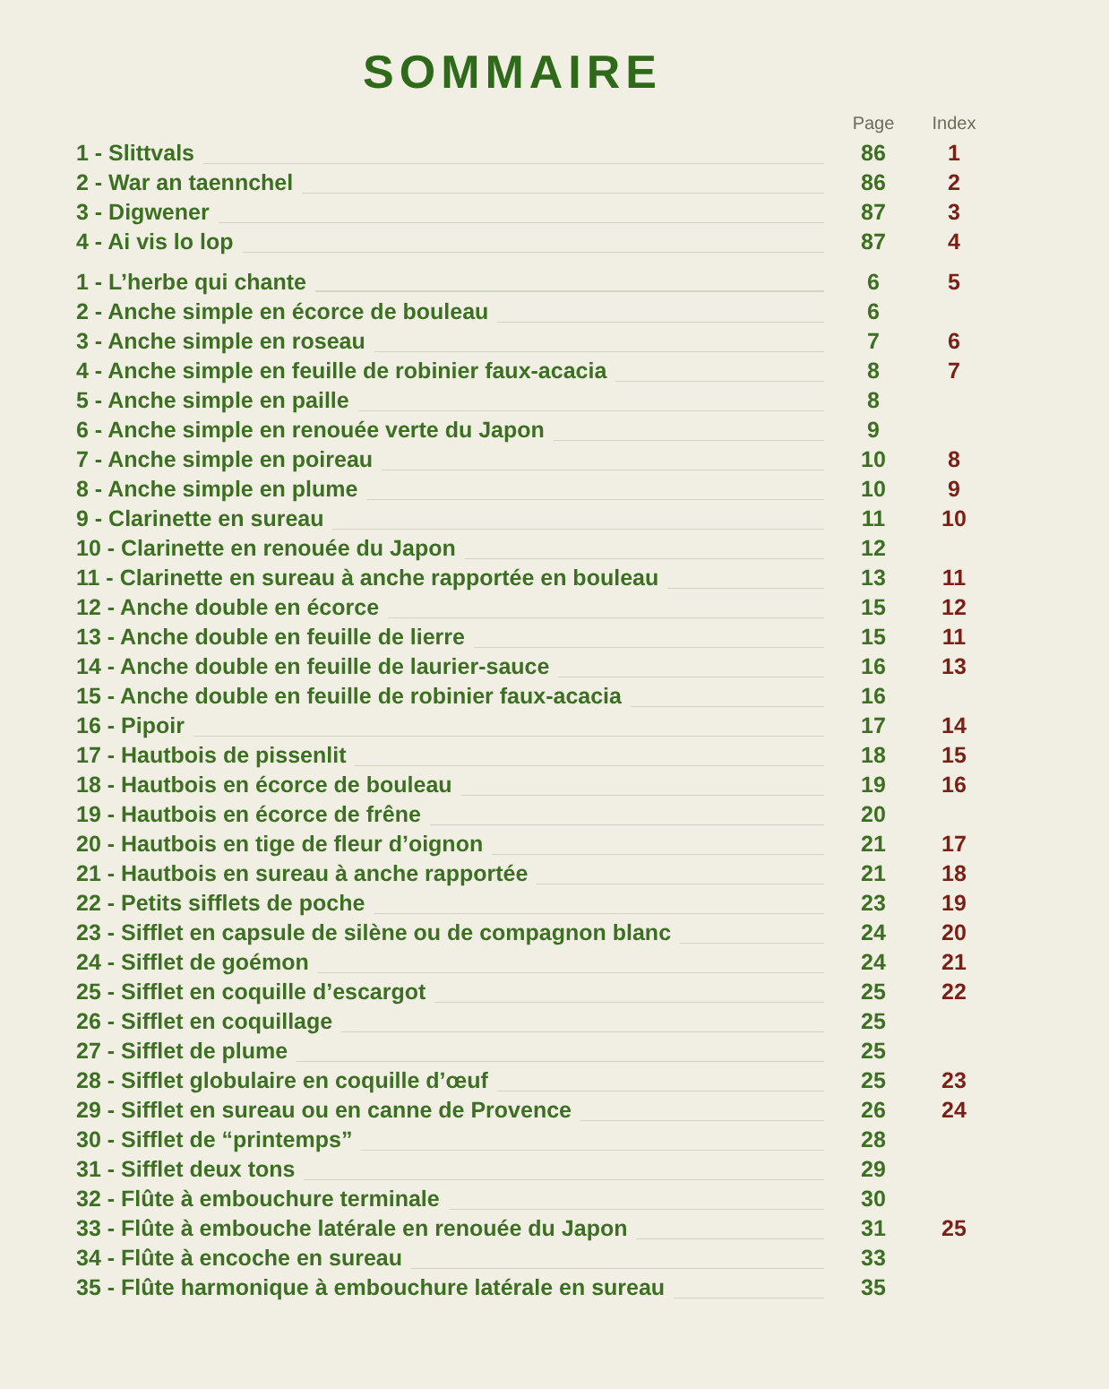SOMMAIRE
| | Page | Index |
| --- | --- | --- |
| 1 - Slittvals | 86 | 1 |
| 2 - War an taennchel | 86 | 2 |
| 3 - Digwener | 87 | 3 |
| 4 - Ai vis lo lop | 87 | 4 |
| 1 - L’herbe qui chante | 6 | 5 |
| 2 - Anche simple en écorce de bouleau | 6 | |
| 3 - Anche simple en roseau | 7 | 6 |
| 4 - Anche simple en feuille de robinier faux-acacia | 8 | 7 |
| 5 - Anche simple en paille | 8 | |
| 6 - Anche simple en renouée verte du Japon | 9 | |
| 7 - Anche simple en poireau | 10 | 8 |
| 8 - Anche simple en plume | 10 | 9 |
| 9 - Clarinette en sureau | 11 | 10 |
| 10 - Clarinette en renouée du Japon | 12 | |
| 11 - Clarinette en sureau à anche rapportée en bouleau | 13 | 11 |
| 12 - Anche double en écorce | 15 | 12 |
| 13 - Anche double en feuille de lierre | 15 | 11 |
| 14 - Anche double en feuille de laurier-sauce | 16 | 13 |
| 15 - Anche double en feuille de robinier faux-acacia | 16 | |
| 16 - Pipoir | 17 | 14 |
| 17 - Hautbois de pissenlit | 18 | 15 |
| 18 - Hautbois en écorce de bouleau | 19 | 16 |
| 19 - Hautbois en écorce de frêne | 20 | |
| 20 - Hautbois en tige de fleur d’oignon | 21 | 17 |
| 21 - Hautbois en sureau à anche rapportée | 21 | 18 |
| 22 - Petits sifflets de poche | 23 | 19 |
| 23 - Sifflet en capsule de silène ou de compagnon blanc | 24 | 20 |
| 24 - Sifflet de goémon | 24 | 21 |
| 25 - Sifflet en coquille d’escargot | 25 | 22 |
| 26 - Sifflet en coquillage | 25 | |
| 27 - Sifflet de plume | 25 | |
| 28 - Sifflet globulaire en coquille d’œuf | 25 | 23 |
| 29 - Sifflet en sureau ou en canne de Provence | 26 | 24 |
| 30 - Sifflet de “printemps” | 28 | |
| 31 - Sifflet deux tons | 29 | |
| 32 - Flûte à embouchure terminale | 30 | |
| 33 - Flûte à embouche latérale en renouée du Japon | 31 | 25 |
| 34 - Flûte à encoche en sureau | 33 | |
| 35 - Flûte harmonique à embouchure latérale en sureau | 35 | |